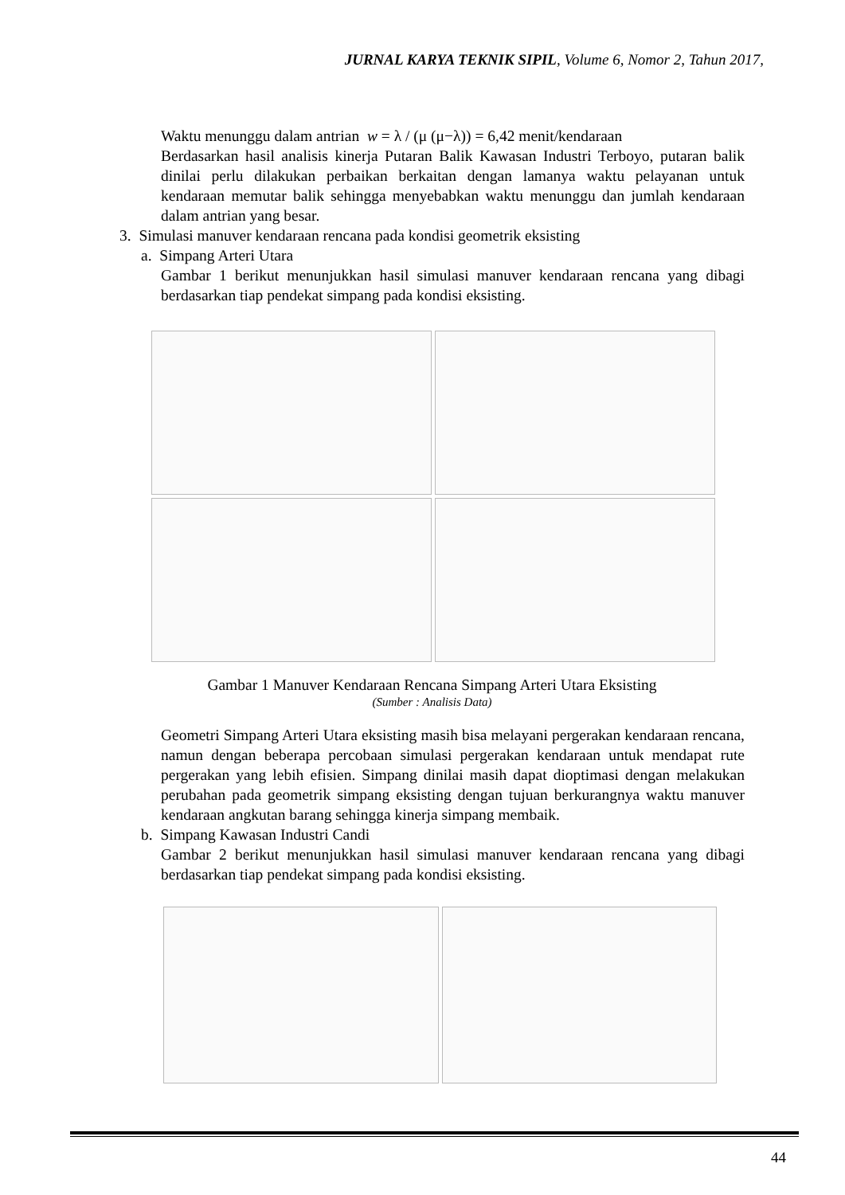JURNAL KARYA TEKNIK SIPIL, Volume 6, Nomor 2, Tahun 2017,
Waktu menunggu dalam antrian w = λ / (μ (μ−λ)) = 6,42 menit/kendaraan
Berdasarkan hasil analisis kinerja Putaran Balik Kawasan Industri Terboyo, putaran balik dinilai perlu dilakukan perbaikan berkaitan dengan lamanya waktu pelayanan untuk kendaraan memutar balik sehingga menyebabkan waktu menunggu dan jumlah kendaraan dalam antrian yang besar.
3. Simulasi manuver kendaraan rencana pada kondisi geometrik eksisting
a. Simpang Arteri Utara
Gambar 1 berikut menunjukkan hasil simulasi manuver kendaraan rencana yang dibagi berdasarkan tiap pendekat simpang pada kondisi eksisting.
Gambar 1 Manuver Kendaraan Rencana Simpang Arteri Utara Eksisting
(Sumber : Analisis Data)
Geometri Simpang Arteri Utara eksisting masih bisa melayani pergerakan kendaraan rencana, namun dengan beberapa percobaan simulasi pergerakan kendaraan untuk mendapat rute pergerakan yang lebih efisien. Simpang dinilai masih dapat dioptimasi dengan melakukan perubahan pada geometrik simpang eksisting dengan tujuan berkurangnya waktu manuver kendaraan angkutan barang sehingga kinerja simpang membaik.
b. Simpang Kawasan Industri Candi
Gambar 2 berikut menunjukkan hasil simulasi manuver kendaraan rencana yang dibagi berdasarkan tiap pendekat simpang pada kondisi eksisting.
44